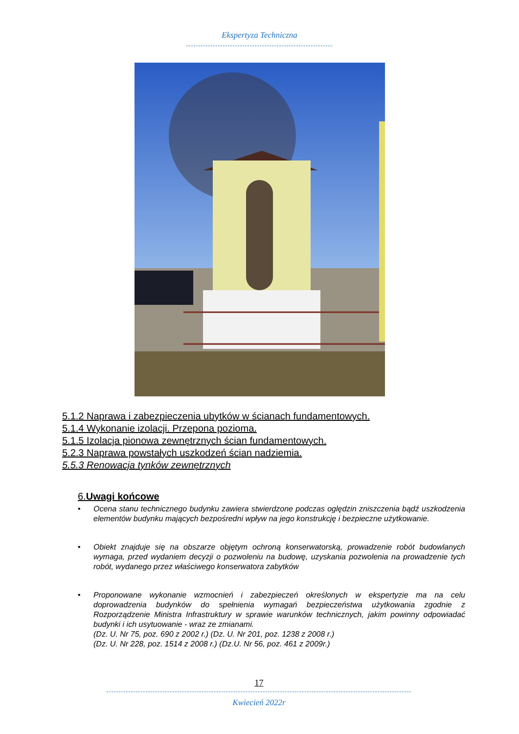Ekspertyza Techniczna
------------------------------------------------------------
5.1.2 Naprawa i zabezpieczenia ubytków w ścianach fundamentowych.
5.1.4 Wykonanie izolacji. Przepona pozioma.
5.1.5 Izolacja pionowa zewnętrznych ścian fundamentowych.
5.2.3 Naprawa powstałych uszkodzeń ścian nadziemia.
5.5.3 Renowacja tynków zewnętrznych
6.Uwagi końcowe
• Ocena stanu technicznego budynku zawiera stwierdzone podczas oględzin zniszczenia bądź uszkodzenia elementów budynku mających bezpośredni wpływ na jego konstrukcję i bezpieczne użytkowanie.
• Obiekt znajduje się na obszarze objętym ochroną konserwatorską, prowadzenie robót budowlanych wymaga, przed wydaniem decyzji o pozwoleniu na budowę, uzyskania pozwolenia na prowadzenie tych robót, wydanego przez właściwego konserwatora zabytków
• Proponowane wykonanie wzmocnień i zabezpieczeń określonych w ekspertyzie ma na celu doprowadzenia budynków do spełnienia wymagań bezpieczeństwa użytkowania zgodnie z Rozporządzenie Ministra Infrastruktury w sprawie warunków technicznych, jakim powinny odpowiadać budynki i ich usytuowanie - wraz ze zmianami.
(Dz. U. Nr 75, poz. 690 z 2002 r.) (Dz. U. Nr 201, poz. 1238 z 2008 r.)
(Dz. U. Nr 228, poz. 1514 z 2008 r.) (Dz.U. Nr 56, poz. 461 z 2009r.)
17
-----------------------------------------------------------------------------------------------------------------------------
Kwiecień 2022r